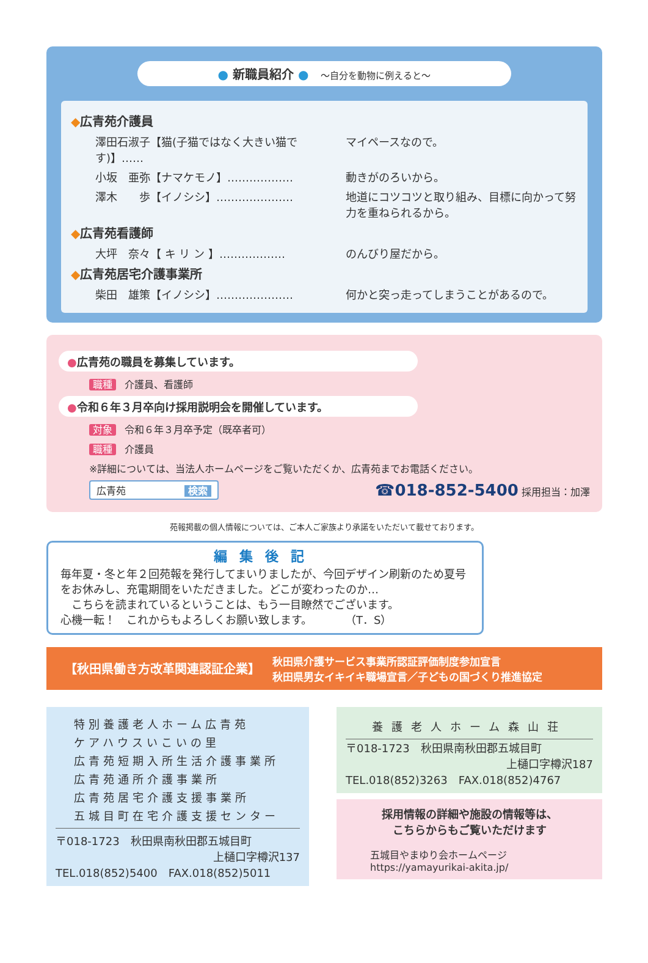● 新職員紹介 ● ～自分を動物に例えると～
◆広青苑介護員
澤田石淑子【猫(子猫ではなく大きい猫です)】…… マイペースなので。
小坂　亜弥【ナマケモノ】……………… 動きがのろいから。
澤木　　歩【イノシシ】………………… 地道にコツコツと取り組み、目標に向かって努力を重ねられるから。
◆広青苑看護師
大坪　奈々【 キ リ ン 】……………… のんびり屋だから。
◆広青苑居宅介護事業所
柴田　雄策【イノシシ】………………… 何かと突っ走ってしまうことがあるので。
●広青苑の職員を募集しています。
職種 介護員、看護師
●令和６年３月卒向け採用説明会を開催しています。
対象 令和６年３月卒予定（既卒者可）
職種 介護員
※詳細については、当法人ホームページをご覧いただくか、広青苑までお電話ください。
広青苑　　　　　　検索 ☎018-852-5400 採用担当：加澤
苑報掲載の個人情報については、ご本人ご家族より承諾をいただいて載せております。
編集後記
毎年夏・冬と年２回苑報を発行してまいりましたが、今回デザイン刷新のため夏号をお休みし、充電期間をいただきました。どこが変わったのか…
　こちらを読まれているということは、もう一目瞭然でございます。
心機一転！　これからもよろしくお願い致します。　　　　（T．S）
【秋田県働き方改革関連認証企業】 秋田県介護サービス事業所認証評価制度参加宣言
秋田県男女イキイキ職場宣言／子どもの国づくり推進協定
特別養護老人ホーム広青苑
ケアハウスいこいの里
広青苑短期入所生活介護事業所
広青苑通所介護事業所
広青苑居宅介護支援事業所
五城目町在宅介護支援センター
〒018-1723　秋田県南秋田郡五城目町
上樋口字樽沢137
TEL.018(852)5400　FAX.018(852)5011
養護老人ホーム森山荘
〒018-1723　秋田県南秋田郡五城目町
上樋口字樽沢187
TEL.018(852)3263　FAX.018(852)4767
採用情報の詳細や施設の情報等は、
こちらからもご覧いただけます
五城目やまゆり会ホームページ
https://yamayurikai-akita.jp/